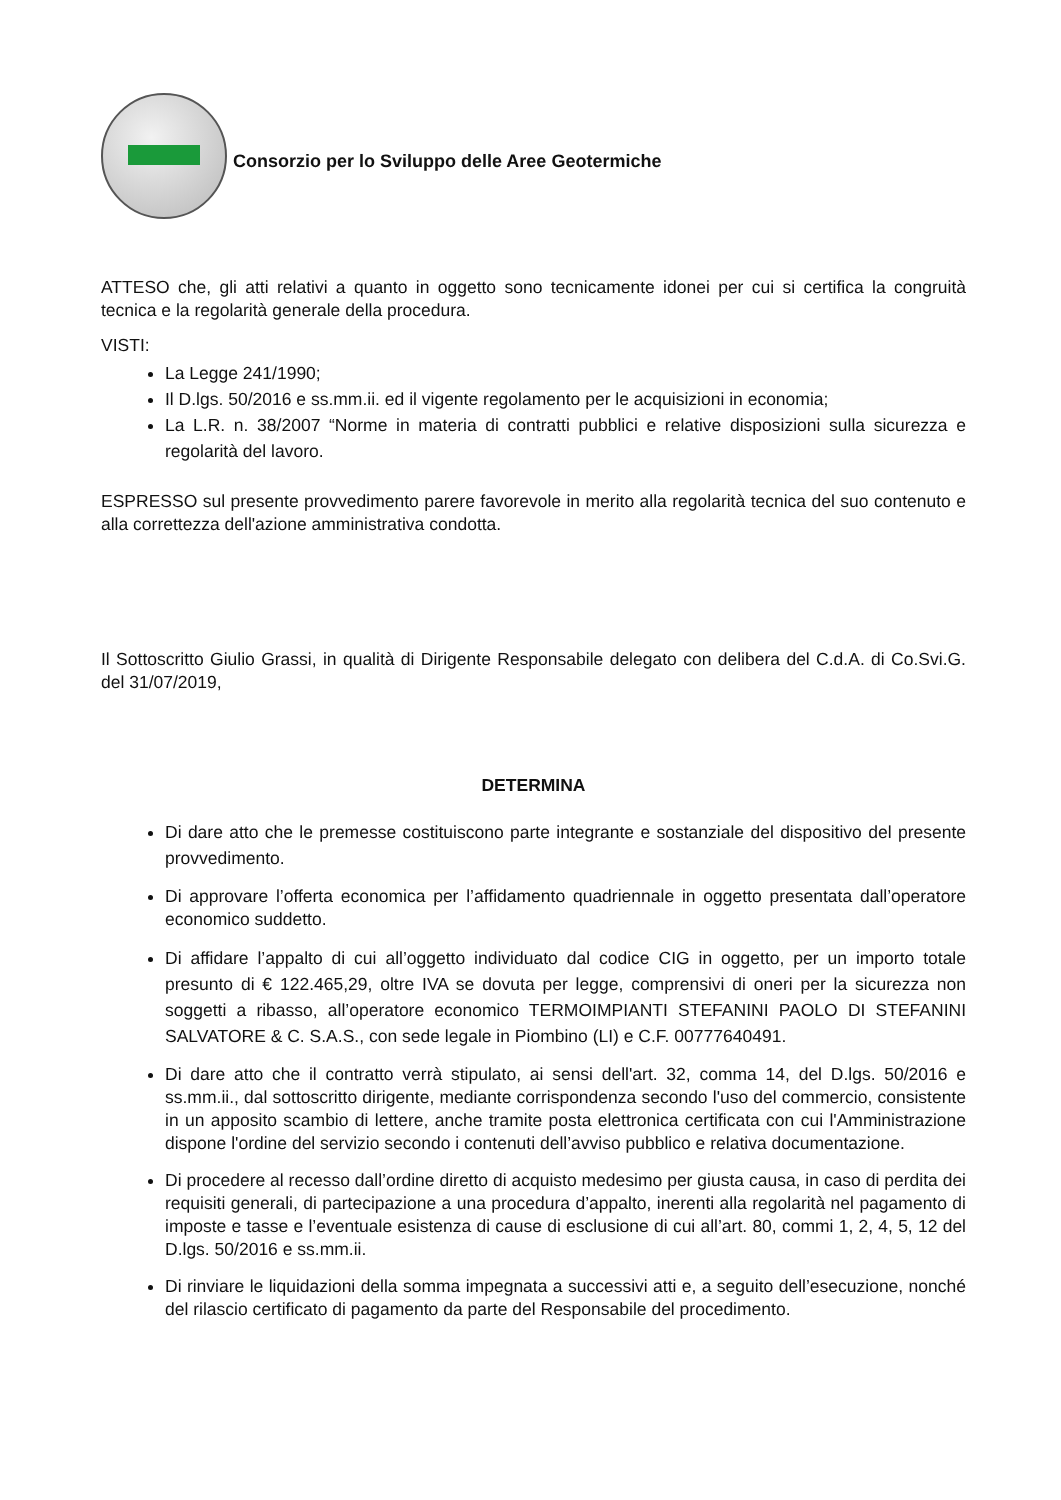Consorzio per lo Sviluppo delle Aree Geotermiche
ATTESO che, gli atti relativi a quanto in oggetto sono tecnicamente idonei per cui si certifica la congruità tecnica e la regolarità generale della procedura.
VISTI:
La Legge 241/1990;
Il D.lgs. 50/2016 e ss.mm.ii. ed il vigente regolamento per le acquisizioni in economia;
La L.R. n. 38/2007 “Norme in materia di contratti pubblici e relative disposizioni sulla sicurezza e regolarità del lavoro.
ESPRESSO sul presente provvedimento parere favorevole in merito alla regolarità tecnica del suo contenuto e alla correttezza dell'azione amministrativa condotta.
Il Sottoscritto Giulio Grassi, in qualità di Dirigente Responsabile delegato con delibera del C.d.A. di Co.Svi.G. del 31/07/2019,
DETERMINA
Di dare atto che le premesse costituiscono parte integrante e sostanziale del dispositivo del presente provvedimento.
Di approvare l’offerta economica per l’affidamento quadriennale in oggetto presentata dall’operatore economico suddetto.
Di affidare l’appalto di cui all’oggetto individuato dal codice CIG in oggetto, per un importo totale presunto di € 122.465,29, oltre IVA se dovuta per legge, comprensivi di oneri per la sicurezza non soggetti a ribasso, all’operatore economico TERMOIMPIANTI STEFANINI PAOLO DI STEFANINI SALVATORE & C. S.A.S., con sede legale in Piombino (LI) e C.F. 00777640491.
Di dare atto che il contratto verrà stipulato, ai sensi dell'art. 32, comma 14, del D.lgs. 50/2016 e ss.mm.ii., dal sottoscritto dirigente, mediante corrispondenza secondo l'uso del commercio, consistente in un apposito scambio di lettere, anche tramite posta elettronica certificata con cui l'Amministrazione dispone l'ordine del servizio secondo i contenuti dell’avviso pubblico e relativa documentazione.
Di procedere al recesso dall’ordine diretto di acquisto medesimo per giusta causa, in caso di perdita dei requisiti generali, di partecipazione a una procedura d’appalto, inerenti alla regolarità nel pagamento di imposte e tasse e l’eventuale esistenza di cause di esclusione di cui all’art. 80, commi 1, 2, 4, 5, 12 del D.lgs. 50/2016 e ss.mm.ii.
Di rinviare le liquidazioni della somma impegnata a successivi atti e, a seguito dell’esecuzione, nonché del rilascio certificato di pagamento da parte del Responsabile del procedimento.